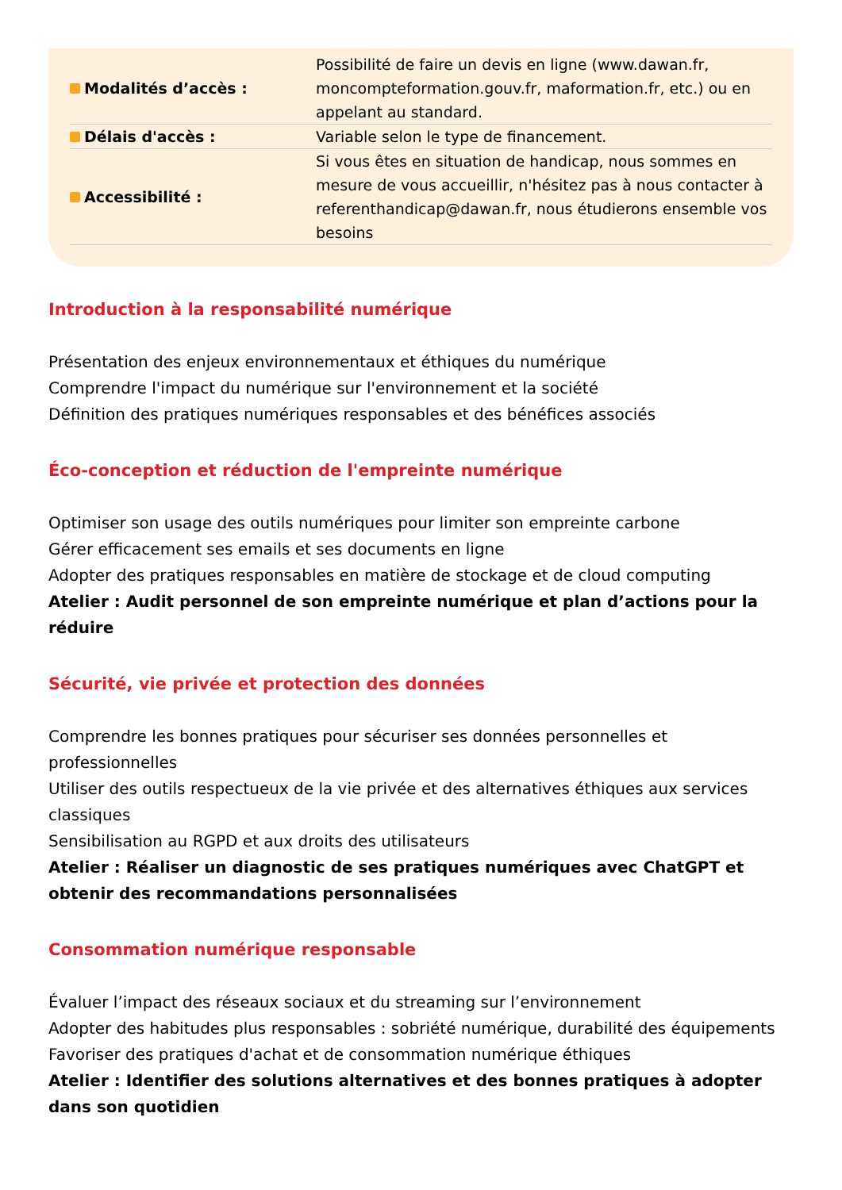| Modalités d’accès : | Possibilité de faire un devis en ligne (www.dawan.fr, moncompteformation.gouv.fr, maformation.fr, etc.) ou en appelant au standard. |
| Délais d'accès : | Variable selon le type de financement. |
| Accessibilité : | Si vous êtes en situation de handicap, nous sommes en mesure de vous accueillir, n'hésitez pas à nous contacter à referenthandicap@dawan.fr, nous étudierons ensemble vos besoins |
Introduction à la responsabilité numérique
Présentation des enjeux environnementaux et éthiques du numérique
Comprendre l'impact du numérique sur l'environnement et la société
Définition des pratiques numériques responsables et des bénéfices associés
Éco-conception et réduction de l'empreinte numérique
Optimiser son usage des outils numériques pour limiter son empreinte carbone
Gérer efficacement ses emails et ses documents en ligne
Adopter des pratiques responsables en matière de stockage et de cloud computing
Atelier : Audit personnel de son empreinte numérique et plan d’actions pour la réduire
Sécurité, vie privée et protection des données
Comprendre les bonnes pratiques pour sécuriser ses données personnelles et professionnelles
Utiliser des outils respectueux de la vie privée et des alternatives éthiques aux services classiques
Sensibilisation au RGPD et aux droits des utilisateurs
Atelier : Réaliser un diagnostic de ses pratiques numériques avec ChatGPT et obtenir des recommandations personnalisées
Consommation numérique responsable
Évaluer l’impact des réseaux sociaux et du streaming sur l’environnement
Adopter des habitudes plus responsables : sobriété numérique, durabilité des équipements
Favoriser des pratiques d'achat et de consommation numérique éthiques
Atelier : Identifier des solutions alternatives et des bonnes pratiques à adopter dans son quotidien